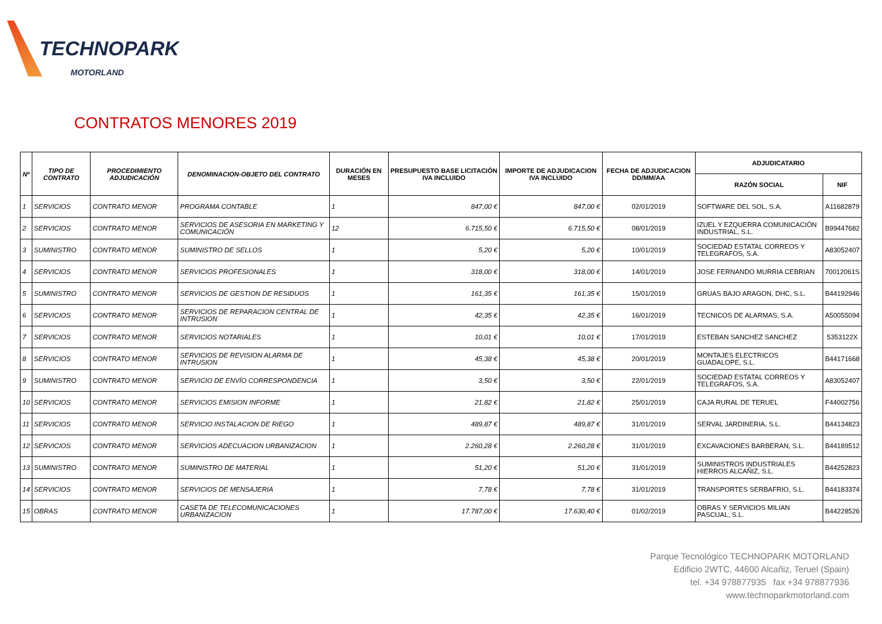TECHNOPARK
MOTORLAND
CONTRATOS MENORES 2019
| Nº | TIPO DE CONTRATO | PROCEDIMIENTO ADJUDICACIÓN | DENOMINACION-OBJETO DEL CONTRATO | DURACIÓN EN MESES | PRESUPUESTO BASE LICITACIÓN IVA INCLUIDO | IMPORTE DE ADJUDICACION IVA INCLUIDO | FECHA DE ADJUDICACION DD/MM/AA | ADJUDICATARIO | |
| --- | --- | --- | --- | --- | --- | --- | --- | --- | --- |
| | | | | | | | | RAZÓN SOCIAL | NIF |
| 1 | SERVICIOS | CONTRATO MENOR | PROGRAMA CONTABLE | 1 | 847,00 € | 847,00 € | 02/01/2019 | SOFTWARE DEL SOL, S.A. | A11682879 |
| 2 | SERVICIOS | CONTRATO MENOR | SERVICIOS DE ASESORIA EN MARKETING Y COMUNICACIÓN | 12 | 6.715,50 € | 6.715,50 € | 08/01/2019 | IZUEL Y EZQUERRA COMUNICACIÓN INDUSTRIAL, S.L. | B99447682 |
| 3 | SUMINISTRO | CONTRATO MENOR | SUMINISTRO DE SELLOS | 1 | 5,20 € | 5,20 € | 10/01/2019 | SOCIEDAD ESTATAL CORREOS Y TELEGRAFOS, S.A. | A83052407 |
| 4 | SERVICIOS | CONTRATO MENOR | SERVICIOS PROFESIONALES | 1 | 318,00 € | 318,00 € | 14/01/2019 | JOSE FERNANDO MURRIA CEBRIAN | 70012061S |
| 5 | SUMINISTRO | CONTRATO MENOR | SERVICIOS DE GESTION DE RESIDUOS | 1 | 161,35 € | 161,35 € | 15/01/2019 | GRUAS BAJO ARAGON, DHC, S.L. | B44192946 |
| 6 | SERVICIOS | CONTRATO MENOR | SERVICIOS DE REPARACION CENTRAL DE INTRUSION | 1 | 42,35 € | 42,35 € | 16/01/2019 | TECNICOS DE ALARMAS, S.A. | A50055094 |
| 7 | SERVICIOS | CONTRATO MENOR | SERVICIOS NOTARIALES | 1 | 10,01 € | 10,01 € | 17/01/2019 | ESTEBAN SANCHEZ SANCHEZ | 5353122X |
| 8 | SERVICIOS | CONTRATO MENOR | SERVICIOS DE REVISION ALARMA DE INTRUSION | 1 | 45,38 € | 45,38 € | 20/01/2019 | MONTAJES ELECTRICOS GUADALOPE, S.L. | B44171668 |
| 9 | SUMINISTRO | CONTRATO MENOR | SERVICIO DE ENVÍO CORRESPONDENCIA | 1 | 3,50 € | 3,50 € | 22/01/2019 | SOCIEDAD ESTATAL CORREOS Y TELEGRAFOS, S.A. | A83052407 |
| 10 | SERVICIOS | CONTRATO MENOR | SERVICIOS EMISION INFORME | 1 | 21,82 € | 21,82 € | 25/01/2019 | CAJA RURAL DE TERUEL | F44002756 |
| 11 | SERVICIOS | CONTRATO MENOR | SERVICIO INSTALACION DE RIEGO | 1 | 489,87 € | 489,87 € | 31/01/2019 | SERVAL JARDINERIA, S.L. | B44134823 |
| 12 | SERVICIOS | CONTRATO MENOR | SERVICIOS ADECUACION URBANIZACION | 1 | 2.260,28 € | 2.260,28 € | 31/01/2019 | EXCAVACIONES BARBERAN, S.L. | B44189512 |
| 13 | SUMINISTRO | CONTRATO MENOR | SUMINISTRO DE MATERIAL | 1 | 51,20 € | 51,20 € | 31/01/2019 | SUMINISTROS INDUSTRIALES HIERROS ALCAÑIZ, S.L. | B44252823 |
| 14 | SERVICIOS | CONTRATO MENOR | SERVICIOS DE MENSAJERIA | 1 | 7,78 € | 7,78 € | 31/01/2019 | TRANSPORTES SERBAFRIO, S.L. | B44183374 |
| 15 | OBRAS | CONTRATO MENOR | CASETA DE TELECOMUNICACIONES URBANIZACION | 1 | 17.787,00 € | 17.630,40 € | 01/02/2019 | OBRAS Y SERVICIOS MILIAN PASCUAL, S.L. | B44228526 |
Parque Tecnológico TECHNOPARK MOTORLAND
Edificio 2WTC, 44600 Alcañiz, Teruel (Spain)
tel. +34 978877935 fax +34 978877936
www.technoparkmotorland.com